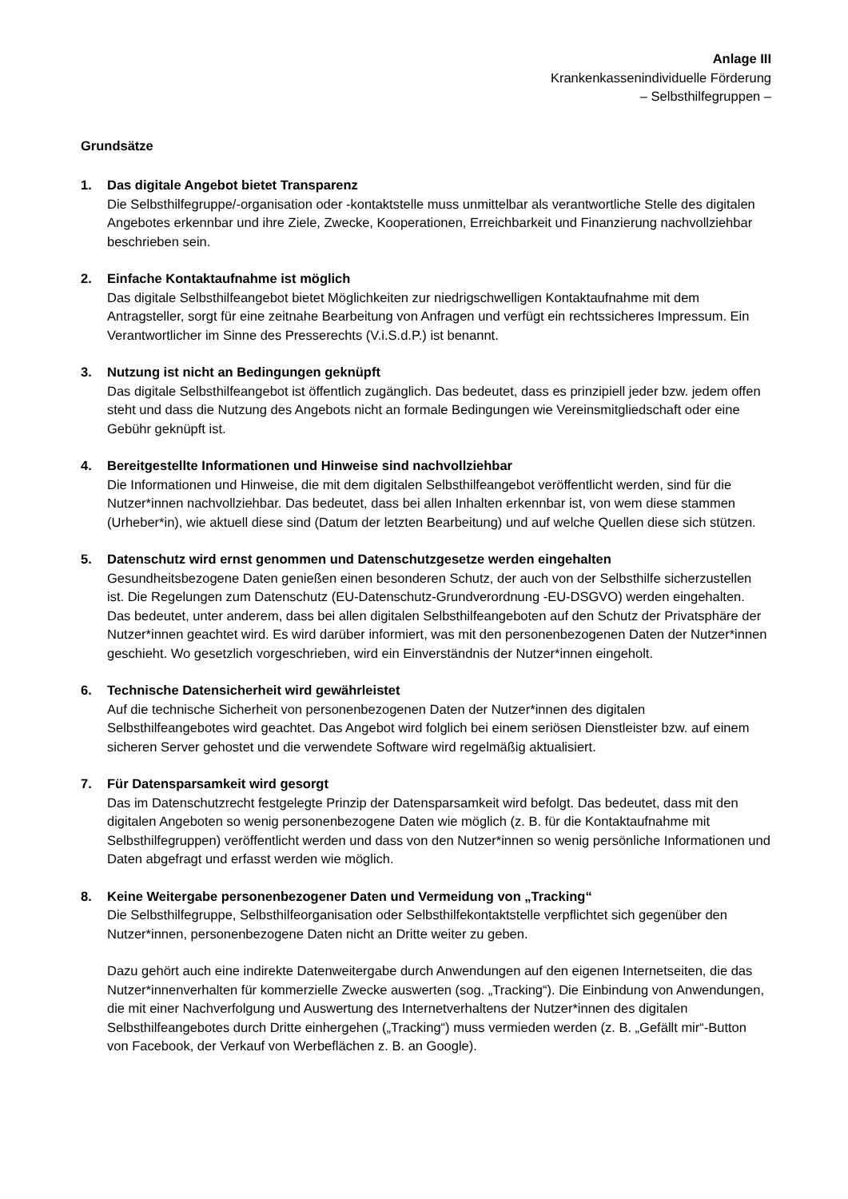Anlage III
Krankenkassenindividuelle Förderung
– Selbsthilfegruppen –
Grundsätze
1. Das digitale Angebot bietet Transparenz
Die Selbsthilfegruppe/-organisation oder -kontaktstelle muss unmittelbar als verantwortliche Stelle des digitalen Angebotes erkennbar und ihre Ziele, Zwecke, Kooperationen, Erreichbarkeit und Finanzierung nachvollziehbar beschrieben sein.
2. Einfache Kontaktaufnahme ist möglich
Das digitale Selbsthilfeangebot bietet Möglichkeiten zur niedrigschwelligen Kontaktaufnahme mit dem Antragsteller, sorgt für eine zeitnahe Bearbeitung von Anfragen und verfügt ein rechtssicheres Impressum. Ein Verantwortlicher im Sinne des Presserechts (V.i.S.d.P.) ist benannt.
3. Nutzung ist nicht an Bedingungen geknüpft
Das digitale Selbsthilfeangebot ist öffentlich zugänglich. Das bedeutet, dass es prinzipiell jeder bzw. jedem offen steht und dass die Nutzung des Angebots nicht an formale Bedingungen wie Vereinsmitgliedschaft oder eine Gebühr geknüpft ist.
4. Bereitgestellte Informationen und Hinweise sind nachvollziehbar
Die Informationen und Hinweise, die mit dem digitalen Selbsthilfeangebot veröffentlicht werden, sind für die Nutzer*innen nachvollziehbar. Das bedeutet, dass bei allen Inhalten erkennbar ist, von wem diese stammen (Urheber*in), wie aktuell diese sind (Datum der letzten Bearbeitung) und auf welche Quellen diese sich stützen.
5. Datenschutz wird ernst genommen und Datenschutzgesetze werden eingehalten
Gesundheitsbezogene Daten genießen einen besonderen Schutz, der auch von der Selbsthilfe sicherzustellen ist. Die Regelungen zum Datenschutz (EU-Datenschutz-Grundverordnung -EU-DSGVO) werden eingehalten. Das bedeutet, unter anderem, dass bei allen digitalen Selbsthilfeangeboten auf den Schutz der Privatsphäre der Nutzer*innen geachtet wird. Es wird darüber informiert, was mit den personenbezogenen Daten der Nutzer*innen geschieht. Wo gesetzlich vorgeschrieben, wird ein Einverständnis der Nutzer*innen eingeholt.
6. Technische Datensicherheit wird gewährleistet
Auf die technische Sicherheit von personenbezogenen Daten der Nutzer*innen des digitalen Selbsthilfeangebotes wird geachtet. Das Angebot wird folglich bei einem seriösen Dienstleister bzw. auf einem sicheren Server gehostet und die verwendete Software wird regelmäßig aktualisiert.
7. Für Datensparsamkeit wird gesorgt
Das im Datenschutzrecht festgelegte Prinzip der Datensparsamkeit wird befolgt. Das bedeutet, dass mit den digitalen Angeboten so wenig personenbezogene Daten wie möglich (z. B. für die Kontaktaufnahme mit Selbsthilfegruppen) veröffentlicht werden und dass von den Nutzer*innen so wenig persönliche Informationen und Daten abgefragt und erfasst werden wie möglich.
8. Keine Weitergabe personenbezogener Daten und Vermeidung von „Tracking“
Die Selbsthilfegruppe, Selbsthilfeorganisation oder Selbsthilfekontaktstelle verpflichtet sich gegenüber den Nutzer*innen, personenbezogene Daten nicht an Dritte weiter zu geben.
Dazu gehört auch eine indirekte Datenweitergabe durch Anwendungen auf den eigenen Internetseiten, die das Nutzer*innenverhalten für kommerzielle Zwecke auswerten (sog. „Tracking“). Die Einbindung von Anwendungen, die mit einer Nachverfolgung und Auswertung des Internetverhaltens der Nutzer*innen des digitalen Selbsthilfeangebotes durch Dritte einhergehen („Tracking“) muss vermieden werden (z. B. „Gefällt mir“-Button von Facebook, der Verkauf von Werbeflächen z. B. an Google).